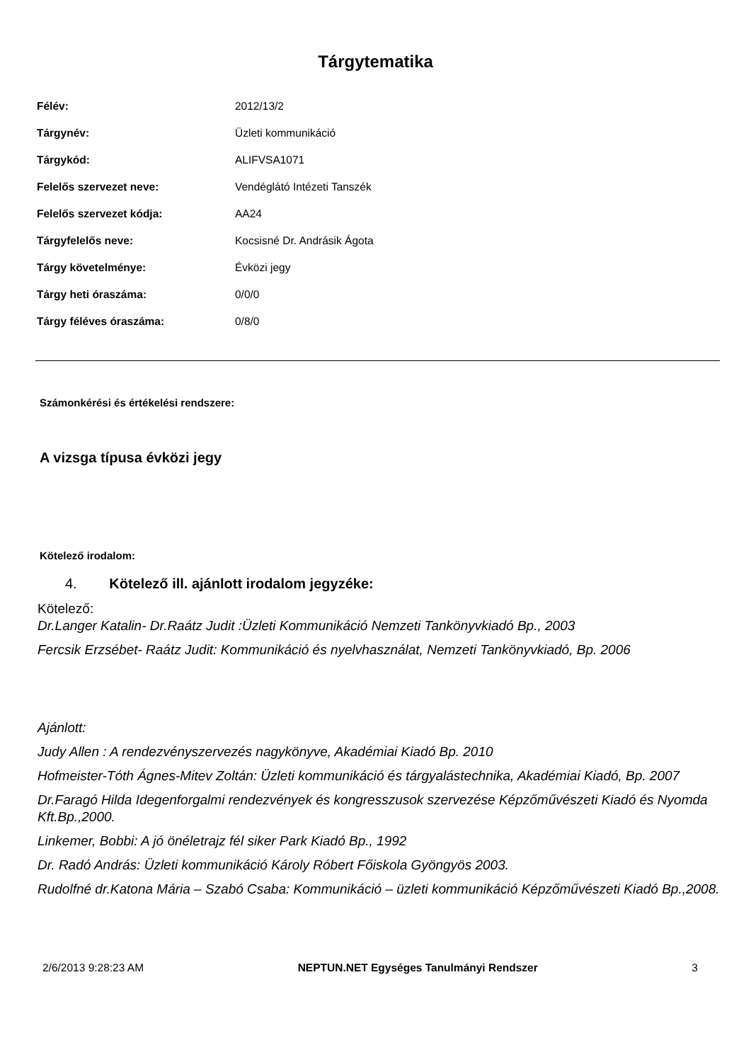Tárgytematika
| Félév: | 2012/13/2 |
| Tárgynév: | Üzleti kommunikáció |
| Tárgykód: | ALIFVSA1071 |
| Felelős szervezet neve: | Vendéglátó Intézeti Tanszék |
| Felelős szervezet kódja: | AA24 |
| Tárgyfelelős neve: | Kocsisné Dr. Andrásik Ágota |
| Tárgy követelménye: | Évközi jegy |
| Tárgy heti óraszáma: | 0/0/0 |
| Tárgy féléves óraszáma: | 0/8/0 |
Számonkérési és értékelési rendszere:
A vizsga típusa évközi jegy
Kötelező irodalom:
4. Kötelező ill. ajánlott irodalom jegyzéke:
Kötelező:
Dr.Langer Katalin- Dr.Raátz Judit :Üzleti Kommunikáció Nemzeti Tankönyvkiadó Bp., 2003
Fercsik Erzsébet- Raátz Judit: Kommunikáció és nyelvhasználat, Nemzeti Tankönyvkiadó, Bp. 2006
Ajánlott:
Judy Allen : A rendezvényszervezés nagykönyve, Akadémiai Kiadó Bp. 2010
Hofmeister-Tóth Ágnes-Mitev Zoltán: Üzleti kommunikáció és tárgyalástechnika, Akadémiai Kiadó, Bp. 2007
Dr.Faragó Hilda Idegenforgalmi rendezvények és kongresszusok szervezése Képzőművészeti Kiadó és Nyomda Kft.Bp.,2000.
Linkemer, Bobbi: A jó önéletrajz fél siker Park Kiadó Bp., 1992
Dr. Radó András: Üzleti kommunikáció Károly Róbert Főiskola Gyöngyös 2003.
Rudolfné dr.Katona Mária – Szabó Csaba: Kommunikáció – üzleti kommunikáció Képzőművészeti Kiadó Bp.,2008.
2/6/2013 9:28:23 AM NEPTUN.NET Egységes Tanulmányi Rendszer 3